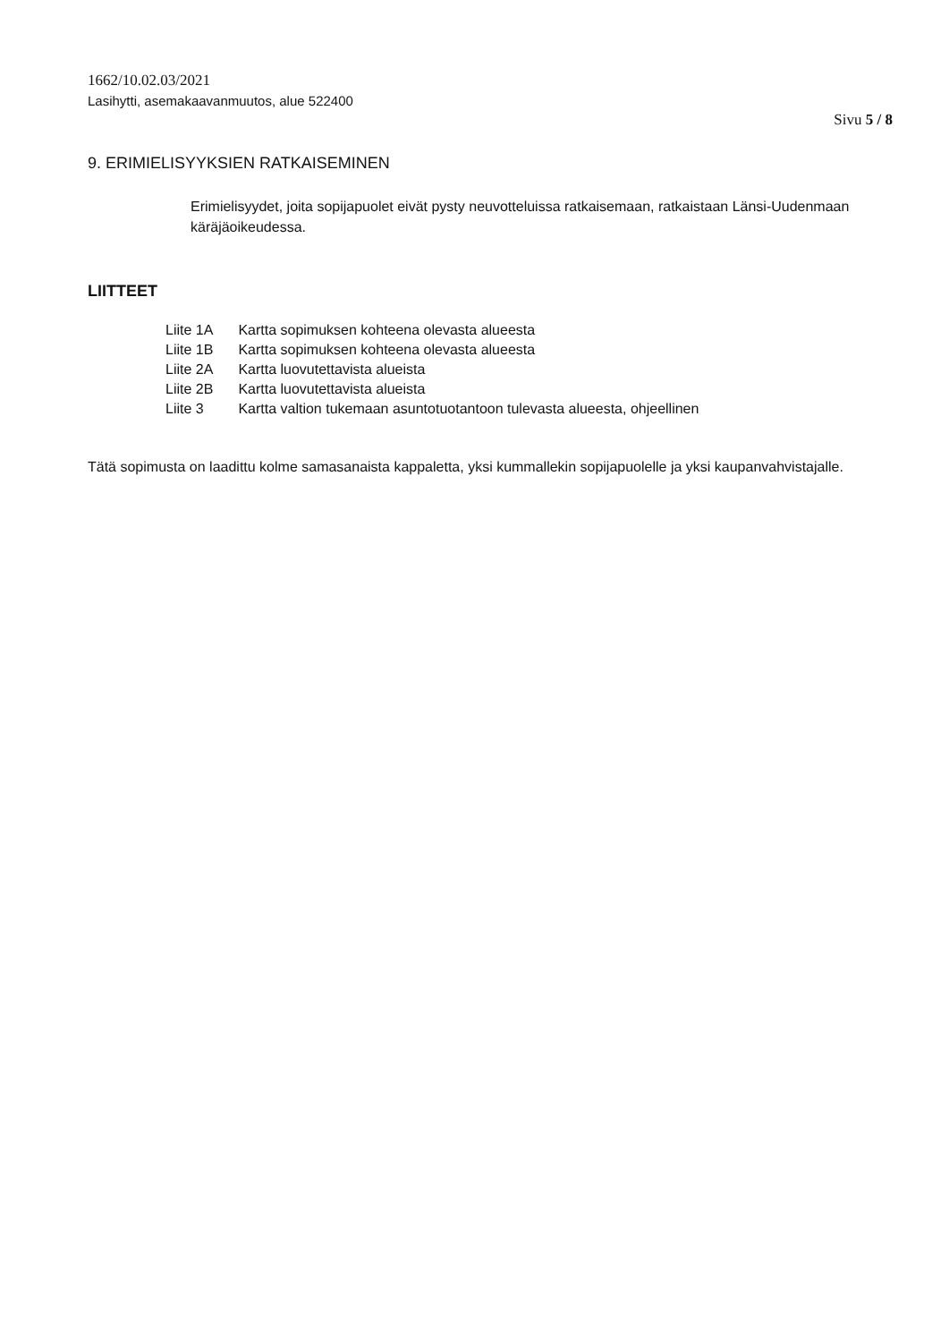1662/10.02.03/2021
Lasihytti, asemakaavanmuutos, alue 522400
Sivu 5 / 8
9. ERIMIELISYYKSIEN RATKAISEMINEN
Erimielisyydet, joita sopijapuolet eivät pysty neuvotteluissa ratkaisemaan, ratkaistaan Länsi-Uudenmaan käräjäoikeudessa.
LIITTEET
| Liite 1A | Kartta sopimuksen kohteena olevasta alueesta |
| Liite 1B | Kartta sopimuksen kohteena olevasta alueesta |
| Liite 2A | Kartta luovutettavista alueista |
| Liite 2B | Kartta luovutettavista alueista |
| Liite 3 | Kartta valtion tukemaan asuntotuotantoon tulevasta alueesta, ohjeellinen |
Tätä sopimusta on laadittu kolme samasanaista kappaletta, yksi kummallekin sopijapuolelle ja yksi kaupanvahvistajalle.